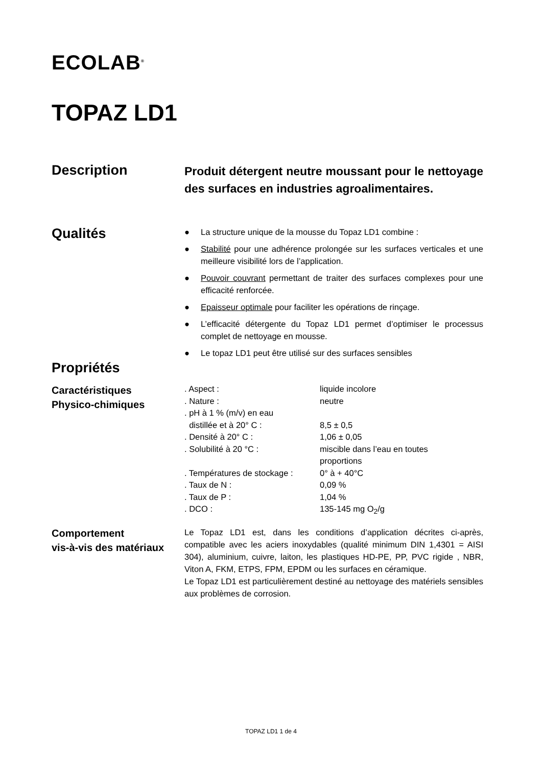ECOLAB<sup>®</sup>
TOPAZ LD1
Description
Produit détergent neutre moussant pour le nettoyage des surfaces en industries agroalimentaires.
Qualités
● La structure unique de la mousse du Topaz LD1 combine :
● Stabilité pour une adhérence prolongée sur les surfaces verticales et une meilleure visibilité lors de l’application.
● Pouvoir couvrant permettant de traiter des surfaces complexes pour une efficacité renforcée.
● Epaisseur optimale pour faciliter les opérations de rinçage.
● L’efficacité détergente du Topaz LD1 permet d’optimiser le processus complet de nettoyage en mousse.
● Le topaz LD1 peut être utilisé sur des surfaces sensibles
Propriétés
Caractéristiques
Physico-chimiques
| . Aspect : | liquide incolore |
| . Nature : | neutre |
| . pH à 1 % (m/v) en eau distillée et à 20° C : | 8,5 ± 0,5 |
| . Densité à 20° C : | 1,06 ± 0,05 |
| . Solubilité à 20 °C : | miscible dans l’eau en toutes proportions |
| . Températures de stockage : | 0° à + 40°C |
| . Taux de N : | 0,09 % |
| . Taux de P : | 1,04 % |
| . DCO : | 135-145 mg O<sub>2</sub>/g |
Comportement
vis-à-vis des matériaux
Le Topaz LD1 est, dans les conditions d’application décrites ci-après, compatible avec les aciers inoxydables (qualité minimum DIN 1,4301 = AISI 304), aluminium, cuivre, laiton, les plastiques HD-PE, PP, PVC rigide , NBR, Viton A, FKM, ETPS, FPM, EPDM ou les surfaces en céramique.
Le Topaz LD1 est particulièrement destiné au nettoyage des matériels sensibles aux problèmes de corrosion.
TOPAZ LD1 1 de 4